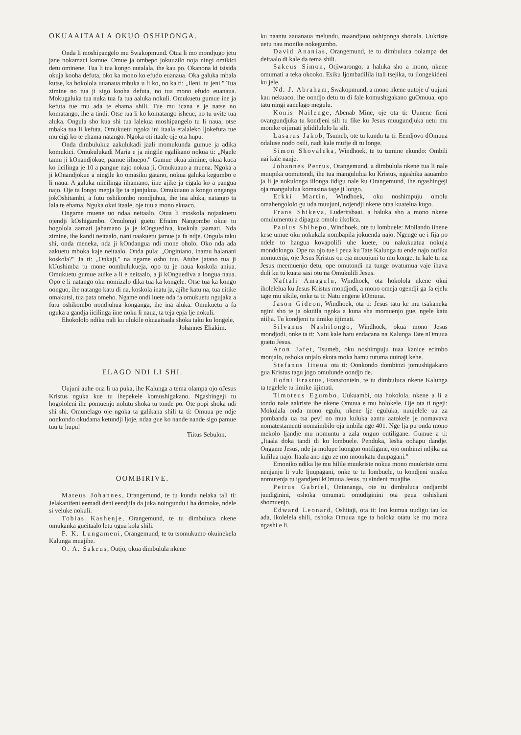OKUAAITAALA OKUO OSHIPONGA.
Onda li moshipangelo mu Swakopmund. Otua li mo mondjugo jetu jane nokamaci kamue. Omue ja ombepo jokuuzilo noja ningi omikici detu ominene. Tua li tua kongo uutalala, ihe kau po. Okanona ki isisida okuja kooha defuta, oko ka mono ko efudo euanaua. Oka galuka mbala kutse, ka hokolola uuanaua mbuka u li ko, no ka ti: „Ileni, tu jeni." Tua zimine no tua ji sigo kooha defuta, no tua mono efudo euanaua. Mokugaluka tua nuka tua fa tua aaluka nokuli. Omukuetu gumue ine ja kefuta tue mu ada te ehama shili. Tue mu icana e je natse no komatango, ihe a tindi. Otse tua li ko komatango isheue, no tu uvite tua aluka. Ongula sho kua shi tua lalekua moshipangelo tu li naua, otse mbaka tua li kefuta. Omukuetu ngoka ini itaala etalaleko ljokefuta tue mu cigi ko te ehama natango. Ngoka oti itaale oje ota hupu.
Onda dimbulukua aakulukadi jaali momukunda gumue ja adika komukici. Omukulukadi Maria e ja ningile egalikano nokua ti: „Ngele tamu ji kOnandjokue, pamue iihuepo." Gumue okua zimine, okua kuca ko iicilinga je 10 a pangue najo nokua ji. Omukuauo a muena. Ngoka a ji kOnandjokue a ningile ko omasiku gatano, nokua galuka kegumbo e li naua. A galuka niicilinga iihamano, iine ajike ja cigala ko a pangua najo. Oje ta longo mepja lje ta njanjukua. Omukuauo a kongo onganga jokOshitambi, a futu oshikombo nondjuhua, ihe ina aluka, natango ta lala te ehama. Nguka okui itaale, oje tuu a mono ekuaco.
Ongame muene uo ndaa neitaalo. Otua li moskola nojaakuetu ojendji kOshigambo. Omulongi guetu Efraim Nangombe okue tu hogolola aamati jahamano ja je kOnguediva, koskola jaamati. Nda zimine, ihe kandi neitaalo, nani naakuetu jamue ja fa ndje. Ongula taku shi, onda meneka, nda ji kOndangua ndi mone oholo. Oko nda ada aakuetu mboka kaje neitaalo. Onda pula: „Onginiano, inamu halanani koskola?" Ja ti: „Onkaji," na ngame osho tuu. Atuhe jatano tua ji kUushimba tu mone oombulukueja, opo tu je naua koskola aniua. Omukuetu gumue auike a li e neitaalo, a ji kOnguediva a longua naua. Opo e li natango oku nomizalo dika tua ka kongele. Otse tua ka kongo oonguo, ihe natango katu di na, koskola inatu ja, ajihe katu na, tua citike omakutsi, tua pata omeho. Ngame ondi iuete nda fa omukuetu ngujaka a futu oshikombo nondjuhua konganga, ihe ina aluka. Omukuetu a fa nguka a gandja iicilinga iine noku li naua, ta teja epja lje nokuli.
Ehokololo ndika nali ku ulukile okuaaitaala shoka taku ku longele.
Johannes Eliakim.
ELAGO NDI LI SHI.
Uujuni auhe oua li ua puka, ihe Kalunga a tema olampa ojo oJesus Kristus nguka kue tu ihepekele komushigakano. Ngashingeji tu hogololeni ihe pomuenjo nolutu shoka tu tonde po. Ote popi shoka ndi shi shi. Omunelago oje ngoka ta galikana shili ta ti: Omuua pe ndje oonkondo okudama ketundji ljoje, ndaa gue ko nande nande sigo pamue tuu te hupu!
Tiitus Sebulon.
OOMBIRIVE.
Mateus Johannes, Orangemund, te tu kundu nelaka tali ti: Jelakanifeni eemadi deni eendjila da juka noingundu i ha domoke, ndele si veluke nokuli.
Tobias Kashenje, Orangemund, te tu dimbuluca nkene omukanka gueitaalo letu ogua kola shili.
F. K. Lungameni, Orangemund, te tu tsomukumo okuinekela Kalunga muajihe.
O. A. Sakeus, Outjo, okua dimbulula nkene
ku naantu aauanaua melundu, maandjauo oshiponga shonala. Uukriste uetu nau monike nokegumbo.
David Ananias, Orangemund, te tu dimbuluca oolampa det deitaalo di kale da tema shili.
Sakeus Simon, Otjiwarongo, a haluka sho a mono, nkene omumati a teka okooko. Esiku ljombadilila itali tsejika, tu ilongekideni ku jele.
Nd. J. Abraham, Swakopmund, a mono nkene uutoje u' uujuni kau nekuaco, ihe oondjo detu tu di fale komushigakano guOmuua, opo tatu ningi aanelago megulu.
Konis Nailenge, Abenab Mine, oje ota ti: Uunene fieni ovangundjuka tu kondjeni sili tu fike ku Jesus muugundjuka uetu mu monike oijimati jelidilululo la sili.
Lasarus Jakob, Tsumeb, ote tu kundu ta ti: Eendjovo dOmuua odaluse nodo osili, nadi kale mufje di tu longe.
Simon Shovaleka, Windhoek, te tu tumine ekundo: Ombili nai kale nanje.
Johannes Petrus, Orangemund, a dimbulula nkene tua li nale muupika uomutondi, ihe tua mangululua ku Kristus, ngashika aauambo ja li je nokulonga iilonga iidigu nale ku Orangemund, ihe ngashingeji oja mangululua komasina tage ji longo.
Erkki Martin, Windhoek, oku noshimpuju omolu omahengololo gu uda muujuni, nojendji nkene otaa kuatelua kugo.
Frans Shikeva, Luderitsbaai, a haluka sho a mono nkene omulumentu a dipagua omolu iikolica.
Paulus Shihepo, Windhoek, ote tu lombuele: Moilando iinene kese umue oku nokukala nombapila jokuenda najo. Ngenge ue i fija po ndele to hangua kovapolifi uhe kuete, ou nakukuatua nokuja mondolongo. Ope na ojo tue i peua ku Tate Kalunga tu ende najo oufiku nomutenja, oje Jesus Kristus ou eja mouujuni tu mu konge, tu kale tu na Jesus meemuenjo detu, ope omutondi na tunge ovatumua vaje ihava duli ku tu kuata sasi otu na Omukulili Jesus.
Naftali Amagulu, Windhoek, ota hokolola nkene okui iholelelua ku Jesus Kristus mondjodi, a mono omeja ogendji ga fa ejelu tage mu sikile, onke ta ti: Natu engene kOmuua.
Jason Gideon, Windhoek, ota ti: Jesus tatu ke mu tsakaneka ngini sho te ja okuiila ngoka a kuna sha momuenjo gue, ngele katu niilja. Tu kondjeni tu iimike iijimati.
Silvanus Nashilongo, Windhoek, okua mono Jesus mondjodi, onke ta ti: Natu kale hatu endacana na Kalunga Tate nOmuua guetu Jesus.
Aron Jafet, Tsumeb, oku noshimpuju tuaa kanice ecimbo monjalo, oshoka onjalo ekota moka hamu tutuma uuinaji kehe.
Stefanus Iiteua ota ti: Oonkondo dombinzi jomushigakano gua Kristus tagu jogo omulunde oondjo de.
Hofni Erastus, Fransfontein, te tu dimbuluca nkene Kalunga ta tegelele tu iimike iijimati.
Timoteus Egumbo, Uukuambi, ota hokolola, nkene a li a tondo nale aakriste ihe nkene Omuua e mu holokele. Oje ota ti ngeji: Mokulala onda mono egulu, nkene lje eguluka, nuujelele ua za pombanda ua tsa peví no mua kuluka aantu aatokele je nomavava nomatestamenti nomaimbilo oja imbila nge 401. Nge lja pu onda mono mekolo ljandje mu nomuntu a zala onguo ontiligane. Gumue a ti: „Itaala doka tandi di ku lombuele. Penduka, lesha oohapu dandje. Ongame Jesus, nde ja molupe luonguo ontiligane, ojo ombinzi ndjika ua kulilua najo. Itaala ano ngu ze mo moonkatu duupagani."
Emoniko ndika lje mu hilile muukriste nokua mono muukriste omu nenjanju li vule ljuupagani, onke te tu lombuele, tu kondjeni uusiku nomutenja tu igandjeni kOmuua Jesus, tu sindeni muajihe.
Petrus Gabriel, Ontananga, ote tu dimbuluca ondjambi juudiginini, oshoka omumati omudiginini ota peua oshishani shomuenjo.
Edward Leonard, Oshitaji, ota ti: Ino kumua uudigu tau ku ada, ikolelela shili, oshoka Omuua nge ta holoka otatu ke mu mona ngashi e li.